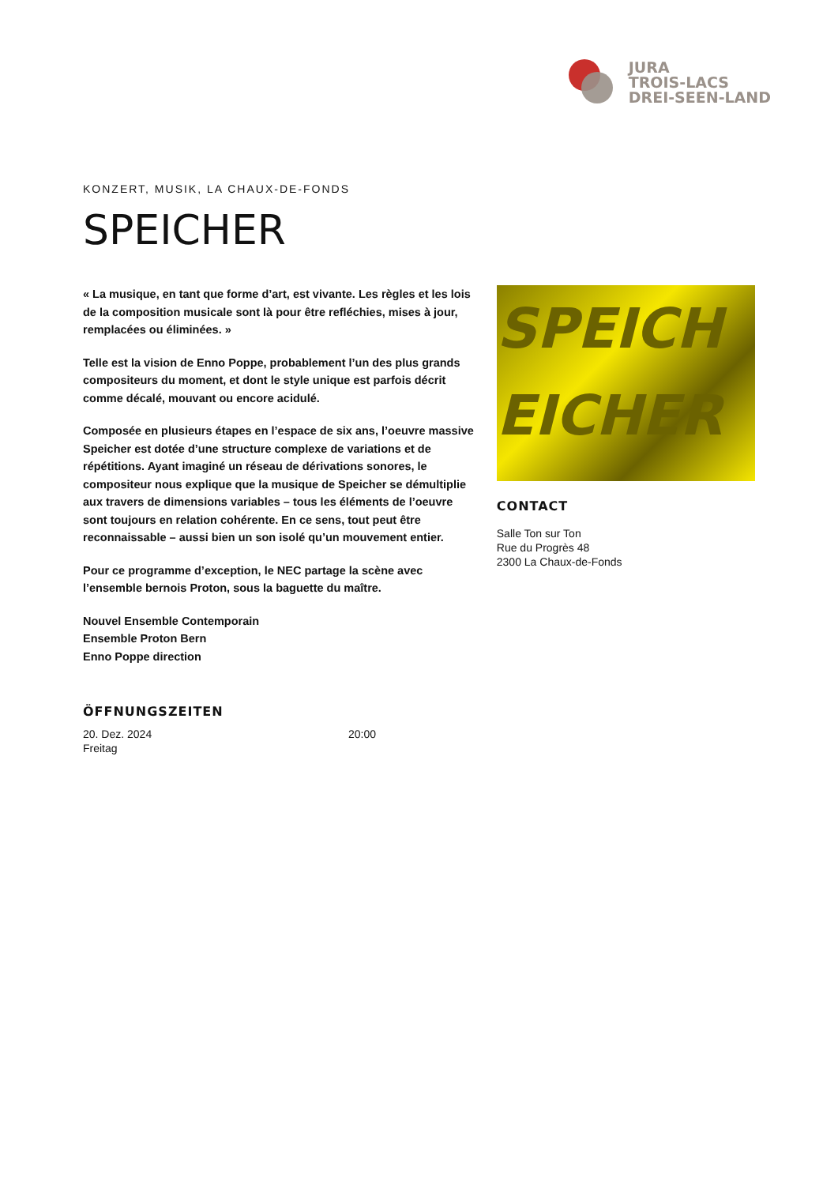JURA
TROIS-LACS
DREI-SEEN-LAND
KONZERT, MUSIK, LA CHAUX-DE-FONDS
SPEICHER
« La musique, en tant que forme d’art, est vivante. Les règles et les lois de la composition musicale sont là pour être refléchies, mises à jour, remplacées ou éliminées. »
Telle est la vision de Enno Poppe, probablement l’un des plus grands compositeurs du moment, et dont le style unique est parfois décrit comme décalé, mouvant ou encore acidulé.
Composée en plusieurs étapes en l’espace de six ans, l’oeuvre massive Speicher est dotée d’une structure complexe de variations et de répétitions. Ayant imaginé un réseau de dérivations sonores, le compositeur nous explique que la musique de Speicher se démultiplie aux travers de dimensions variables – tous les éléments de l’oeuvre sont toujours en relation cohérente. En ce sens, tout peut être reconnaissable – aussi bien un son isolé qu’un mouvement entier.
Pour ce programme d’exception, le NEC partage la scène avec l’ensemble bernois Proton, sous la baguette du maître.
Nouvel Ensemble Contemporain
Ensemble Proton Bern
Enno Poppe direction
SPEICH
EICHER
CONTACT
Salle Ton sur Ton
Rue du Progrès 48
2300 La Chaux-de-Fonds
ÖFFNUNGSZEITEN
20. Dez. 2024
Freitag
20:00